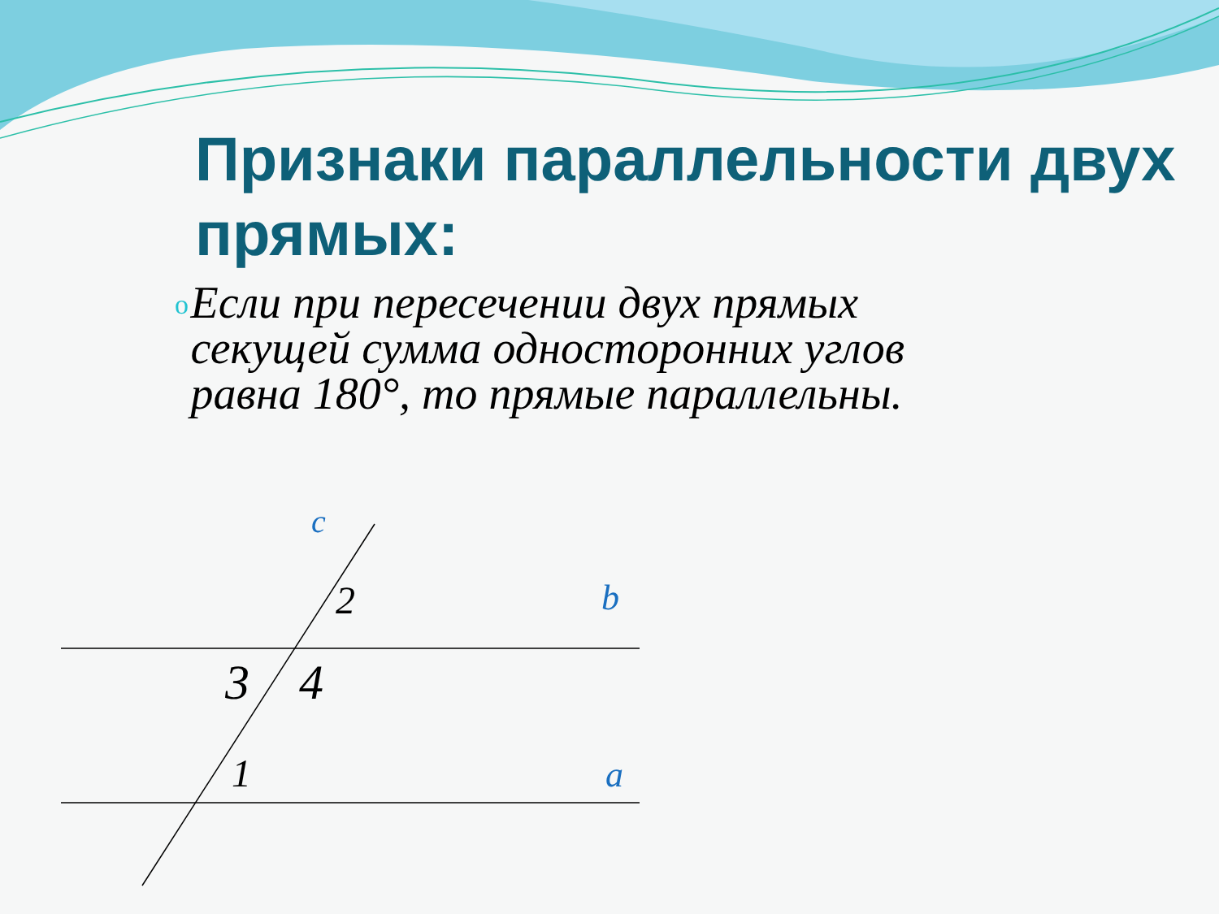Признаки параллельности двух прямых:
o
Если при пересечении двух прямых секущей сумма односторонних углов равна 180°, то прямые параллельны.
c
b
a
2
3
4
1